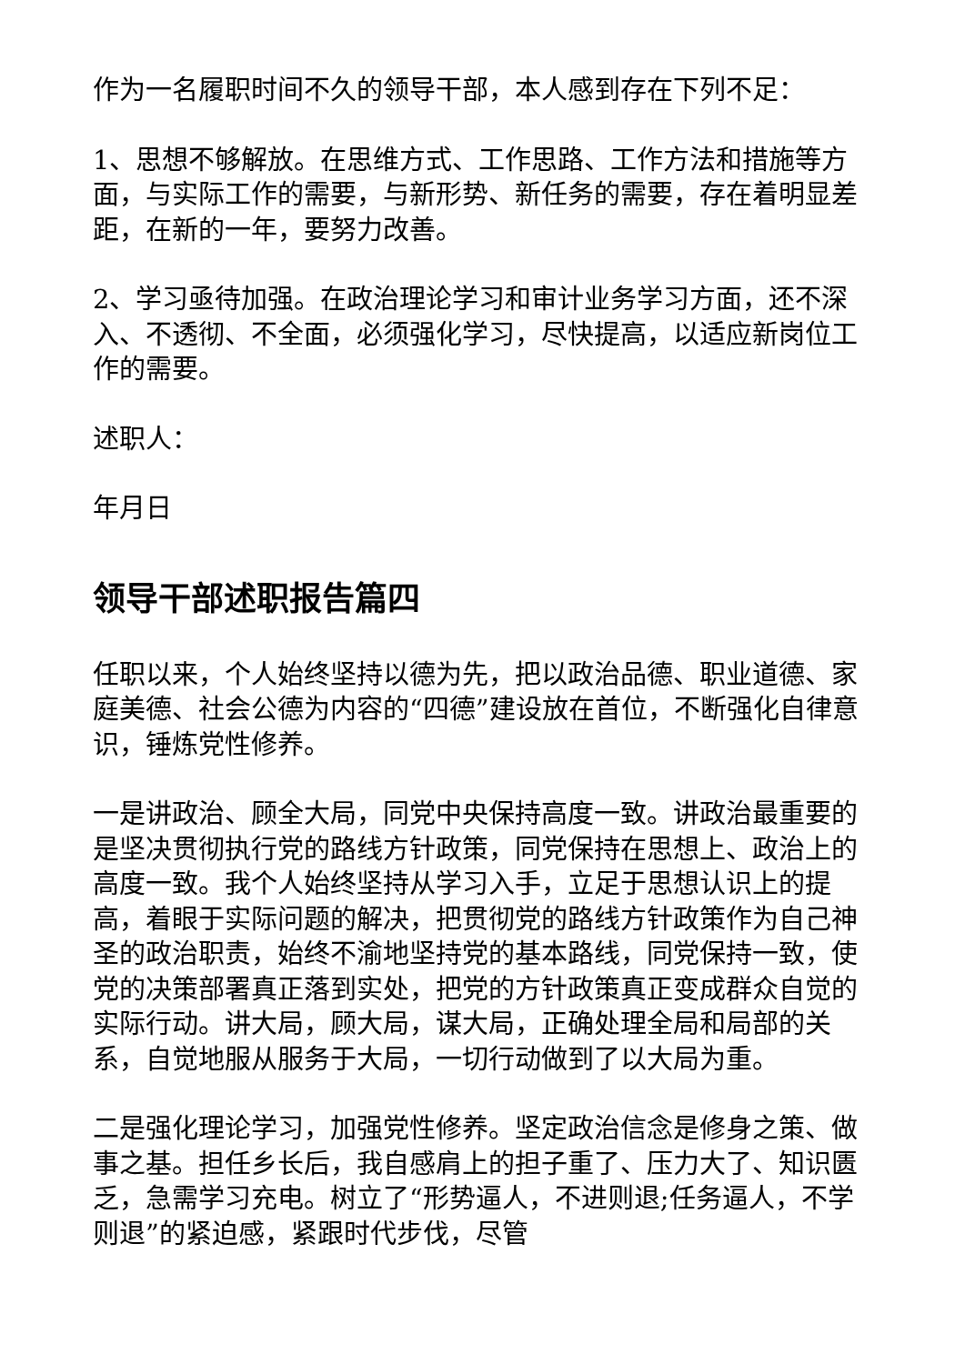作为一名履职时间不久的领导干部，本人感到存在下列不足：
1、思想不够解放。在思维方式、工作思路、工作方法和措施等方面，与实际工作的需要，与新形势、新任务的需要，存在着明显差距，在新的一年，要努力改善。
2、学习亟待加强。在政治理论学习和审计业务学习方面，还不深入、不透彻、不全面，必须强化学习，尽快提高，以适应新岗位工作的需要。
述职人：
年月日
领导干部述职报告篇四
任职以来，个人始终坚持以德为先，把以政治品德、职业道德、家庭美德、社会公德为内容的“四德”建设放在首位，不断强化自律意识，锤炼党性修养。
一是讲政治、顾全大局，同党中央保持高度一致。讲政治最重要的是坚决贯彻执行党的路线方针政策，同党保持在思想上、政治上的高度一致。我个人始终坚持从学习入手，立足于思想认识上的提高，着眼于实际问题的解决，把贯彻党的路线方针政策作为自己神圣的政治职责，始终不渝地坚持党的基本路线，同党保持一致，使党的决策部署真正落到实处，把党的方针政策真正变成群众自觉的实际行动。讲大局，顾大局，谋大局，正确处理全局和局部的关系，自觉地服从服务于大局，一切行动做到了以大局为重。
二是强化理论学习，加强党性修养。坚定政治信念是修身之策、做事之基。担任乡长后，我自感肩上的担子重了、压力大了、知识匮乏，急需学习充电。树立了“形势逼人，不进则退;任务逼人，不学则退”的紧迫感，紧跟时代步伐，尽管